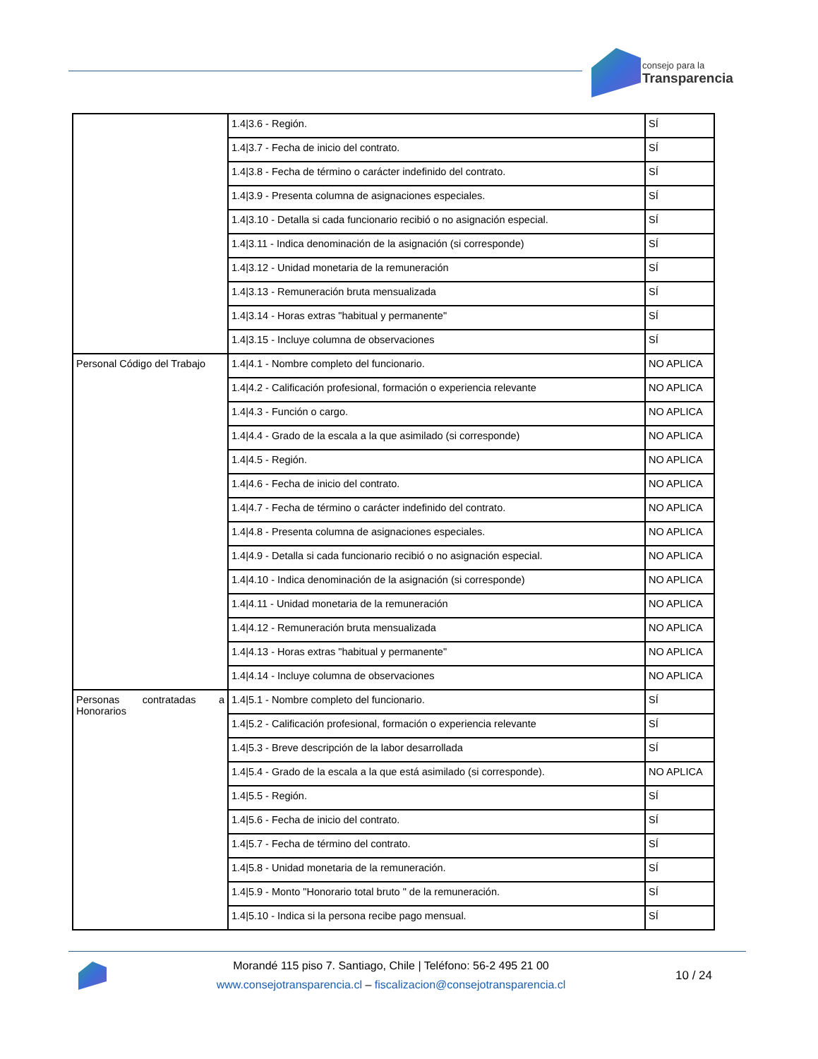consejo para la
Transparencia
| | 1.4/3.6 - Región. | SÍ |
| | 1.4/3.7 - Fecha de inicio del contrato. | SÍ |
| | 1.4/3.8 - Fecha de término o carácter indefinido del contrato. | SÍ |
| | 1.4/3.9 - Presenta columna de asignaciones especiales. | SÍ |
| | 1.4/3.10 - Detalla si cada funcionario recibió o no asignación especial. | SÍ |
| | 1.4/3.11 - Indica denominación de la asignación (si corresponde) | SÍ |
| | 1.4/3.12 - Unidad monetaria de la remuneración | SÍ |
| | 1.4/3.13 - Remuneración bruta mensualizada | SÍ |
| | 1.4/3.14 - Horas extras "habitual y permanente" | SÍ |
| | 1.4/3.15 - Incluye columna de observaciones | SÍ |
| Personal Código del Trabajo | 1.4/4.1 - Nombre completo del funcionario. | NO APLICA |
| | 1.4/4.2 - Calificación profesional, formación o experiencia relevante | NO APLICA |
| | 1.4/4.3 - Función o cargo. | NO APLICA |
| | 1.4/4.4 - Grado de la escala a la que asimilado (si corresponde) | NO APLICA |
| | 1.4/4.5 - Región. | NO APLICA |
| | 1.4/4.6 - Fecha de inicio del contrato. | NO APLICA |
| | 1.4/4.7 - Fecha de término o carácter indefinido del contrato. | NO APLICA |
| | 1.4/4.8 - Presenta columna de asignaciones especiales. | NO APLICA |
| | 1.4/4.9 - Detalla si cada funcionario recibió o no asignación especial. | NO APLICA |
| | 1.4/4.10 - Indica denominación de la asignación (si corresponde) | NO APLICA |
| | 1.4/4.11 - Unidad monetaria de la remuneración | NO APLICA |
| | 1.4/4.12 - Remuneración bruta mensualizada | NO APLICA |
| | 1.4/4.13 - Horas extras "habitual y permanente" | NO APLICA |
| | 1.4/4.14 - Incluye columna de observaciones | NO APLICA |
| Personas contratadas a Honorarios | 1.4/5.1 - Nombre completo del funcionario. | SÍ |
| | 1.4/5.2 - Calificación profesional, formación o experiencia relevante | SÍ |
| | 1.4/5.3 - Breve descripción de la labor desarrollada | SÍ |
| | 1.4/5.4 - Grado de la escala a la que está asimilado (si corresponde). | NO APLICA |
| | 1.4/5.5 - Región. | SÍ |
| | 1.4/5.6 - Fecha de inicio del contrato. | SÍ |
| | 1.4/5.7 - Fecha de término del contrato. | SÍ |
| | 1.4/5.8 - Unidad monetaria de la remuneración. | SÍ |
| | 1.4/5.9 - Monto "Honorario total bruto " de la remuneración. | SÍ |
| | 1.4/5.10 - Indica si la persona recibe pago mensual. | SÍ |
Morandé 115 piso 7. Santiago, Chile | Teléfono: 56-2 495 21 00
www.consejotransparencia.cl – fiscalizacion@consejotransparencia.cl
10 / 24